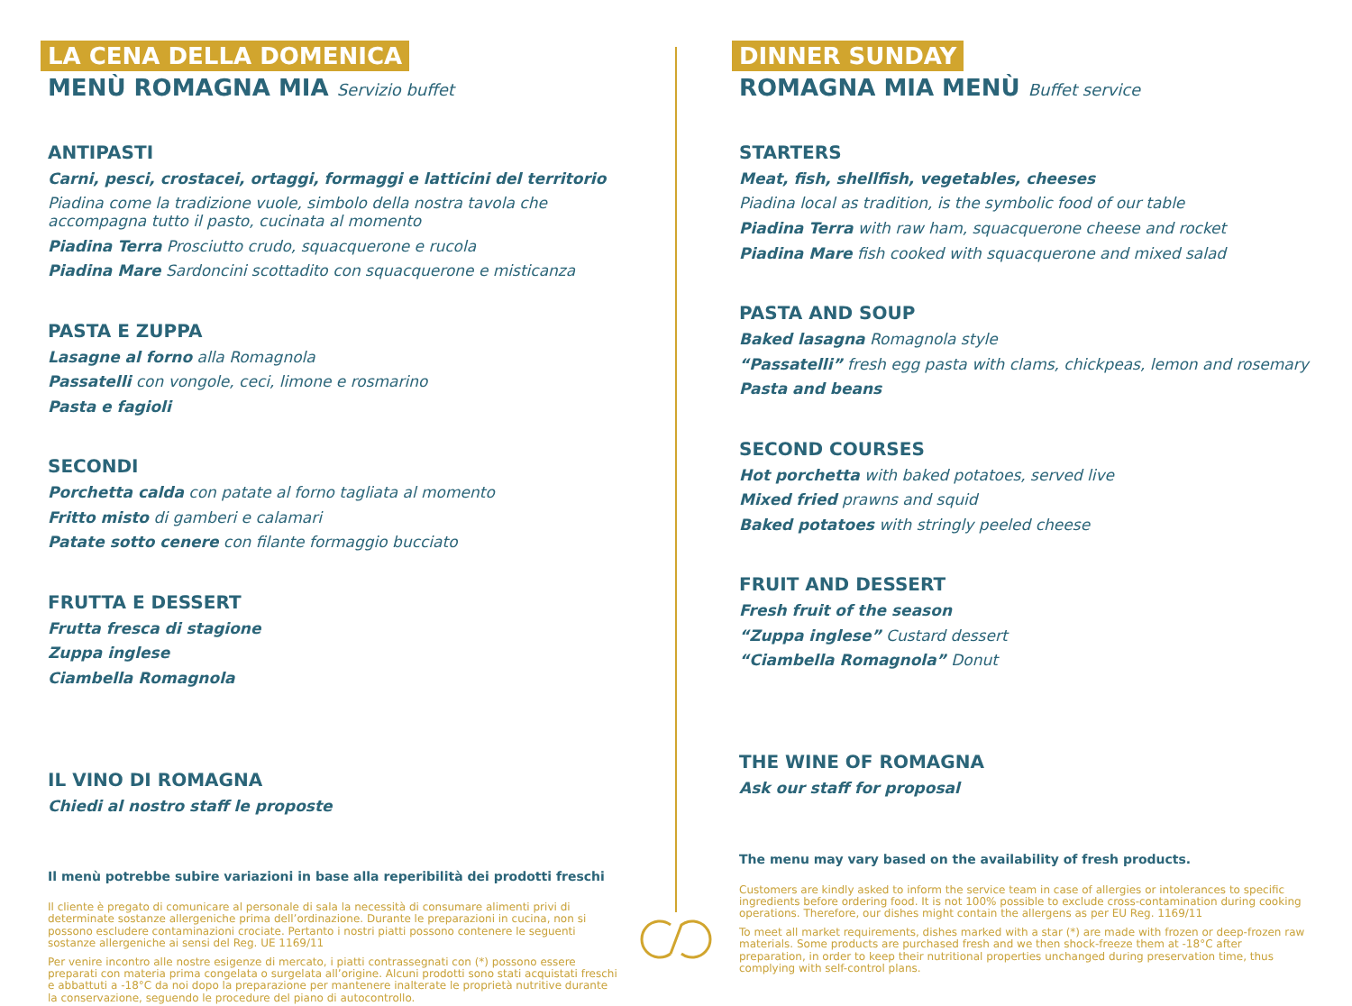LA CENA DELLA DOMENICA
MENÙ ROMAGNA MIA Servizio buffet
ANTIPASTI
Carni, pesci, crostacei, ortaggi, formaggi e latticini del territorio
Piadina come la tradizione vuole, simbolo della nostra tavola che accompagna tutto il pasto, cucinata al momento
Piadina Terra Prosciutto crudo, squacquerone e rucola
Piadina Mare Sardoncini scottadito con squacquerone e misticanza
PASTA E ZUPPA
Lasagne al forno alla Romagnola
Passatelli con vongole, ceci, limone e rosmarino
Pasta e fagioli
SECONDI
Porchetta calda con patate al forno tagliata al momento
Fritto misto di gamberi e calamari
Patate sotto cenere con filante formaggio bucciato
FRUTTA E DESSERT
Frutta fresca di stagione
Zuppa inglese
Ciambella Romagnola
IL VINO DI ROMAGNA
Chiedi al nostro staff le proposte
Il menù potrebbe subire variazioni in base alla reperibilità dei prodotti freschi
Il cliente è pregato di comunicare al personale di sala la necessità di consumare alimenti privi di determinate sostanze allergeniche prima dell’ordinazione. Durante le preparazioni in cucina, non si possono escludere contaminazioni crociate. Pertanto i nostri piatti possono contenere le seguenti sostanze allergeniche ai sensi del Reg. UE 1169/11
Per venire incontro alle nostre esigenze di mercato, i piatti contrassegnati con (*) possono essere preparati con materia prima congelata o surgelata all’origine. Alcuni prodotti sono stati acquistati freschi e abbattuti a -18°C da noi dopo la preparazione per mantenere inalterate le proprietà nutritive durante la conservazione, seguendo le procedure del piano di autocontrollo.
DINNER SUNDAY
ROMAGNA MIA MENÙ Buffet service
STARTERS
Meat, fish, shellfish, vegetables, cheeses
Piadina local as tradition, is the symbolic food of our table
Piadina Terra with raw ham, squacquerone cheese and rocket
Piadina Mare fish cooked with squacquerone and mixed salad
PASTA AND SOUP
Baked lasagna Romagnola style
“Passatelli” fresh egg pasta with clams, chickpeas, lemon and rosemary
Pasta and beans
SECOND COURSES
Hot porchetta with baked potatoes, served live
Mixed fried prawns and squid
Baked potatoes with stringly peeled cheese
FRUIT AND DESSERT
Fresh fruit of the season
“Zuppa inglese” Custard dessert
“Ciambella Romagnola” Donut
THE WINE OF ROMAGNA
Ask our staff for proposal
The menu may vary based on the availability of fresh products.
Customers are kindly asked to inform the service team in case of allergies or intolerances to specific ingredients before ordering food. It is not 100% possible to exclude cross-contamination during cooking operations. Therefore, our dishes might contain the allergens as per EU Reg. 1169/11
To meet all market requirements, dishes marked with a star (*) are made with frozen or deep-frozen raw materials. Some products are purchased fresh and we then shock-freeze them at -18°C after preparation, in order to keep their nutritional properties unchanged during preservation time, thus complying with self-control plans.